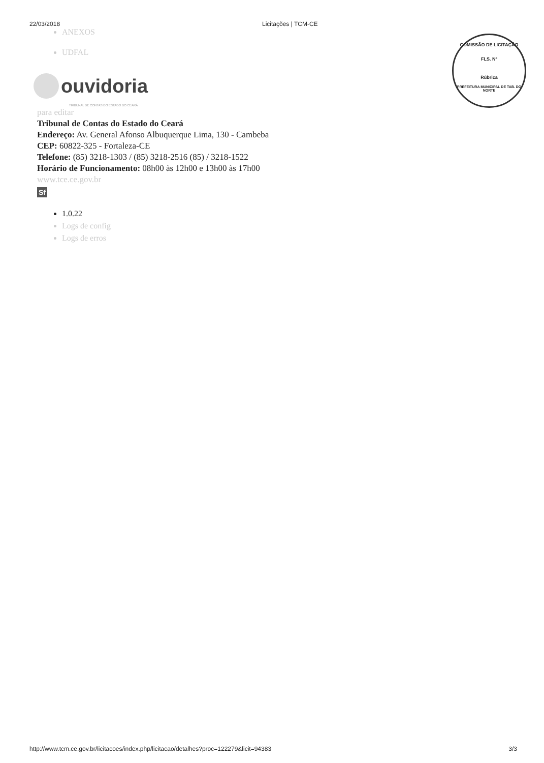22/03/2018 Licitações | TCM-CE
ANEXOS
UDFAL
ouvidoria
TRIBUNAL DE CONTAS DO ESTADO DO CEARÁ
para editar
Tribunal de Contas do Estado do Ceará
Endereço: Av. General Afonso Albuquerque Lima, 130 - Cambeba
CEP: 60822-325 - Fortaleza-CE
Telefone: (85) 3218-1303 / (85) 3218-2516 (85) / 3218-1522
Horário de Funcionamento: 08h00 às 12h00 e 13h00 às 17h00
www.tce.ce.gov.br
Sf
1.0.22
Logs de config
Logs de erros
COMISSÃO DE LICITAÇÃO
FLS. Nº
Rúbrica
PREFEITURA MUNICIPAL DE TAB. DO NORTE
http://www.tcm.ce.gov.br/licitacoes/index.php/licitacao/detalhes?proc=122279&licit=94383 3/3